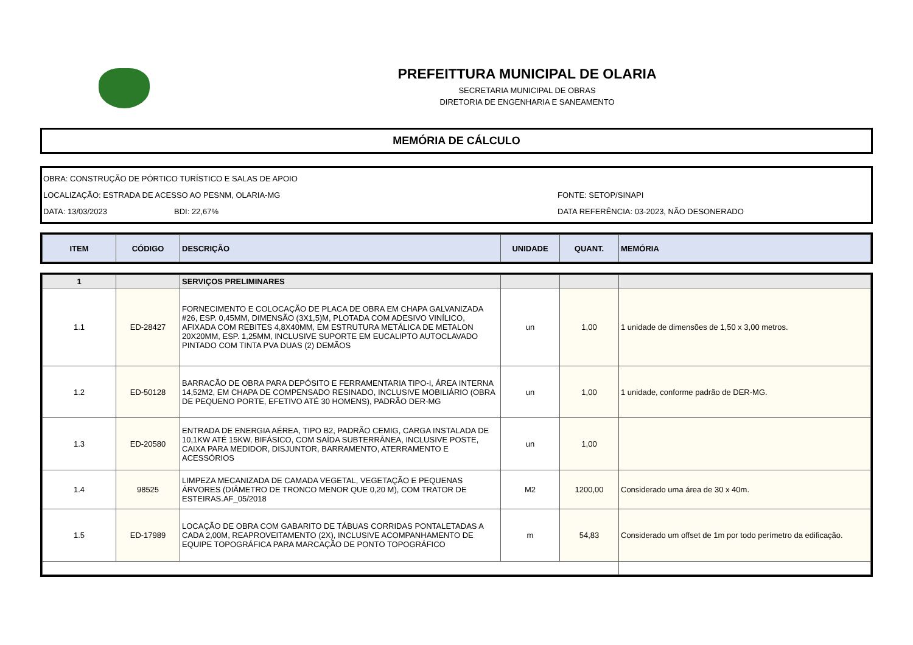PREFEITTURA MUNICIPAL DE OLARIA
SECRETARIA MUNICIPAL DE OBRAS
DIRETORIA DE ENGENHARIA E SANEAMENTO
MEMÓRIA DE CÁLCULO
OBRA: CONSTRUÇÃO DE PÓRTICO TURÍSTICO E SALAS DE APOIO
LOCALIZAÇÃO: ESTRADA DE ACESSO AO PESNM, OLARIA-MG FONTE: SETOP/SINAPI
DATA: 13/03/2023 BDI: 22,67% DATA REFERÊNCIA: 03-2023, NÃO DESONERADO
| ITEM | CÓDIGO | DESCRIÇÃO | UNIDADE | QUANT. | MEMÓRIA |
| --- | --- | --- | --- | --- | --- |
| 1 | | SERVIÇOS PRELIMINARES | | | |
| 1.1 | ED-28427 | FORNECIMENTO E COLOCAÇÃO DE PLACA DE OBRA EM CHAPA GALVANIZADA #26, ESP. 0,45MM, DIMENSÃO (3X1,5)M, PLOTADA COM ADESIVO VINÍLICO, AFIXADA COM REBITES 4,8X40MM, EM ESTRUTURA METÁLICA DE METALON 20X20MM, ESP. 1,25MM, INCLUSIVE SUPORTE EM EUCALIPTO AUTOCLAVADO PINTADO COM TINTA PVA DUAS (2) DEMÃOS | un | 1,00 | 1 unidade de dimensões de 1,50 x 3,00 metros. |
| 1.2 | ED-50128 | BARRACÃO DE OBRA PARA DEPÓSITO E FERRAMENTARIA TIPO-I, ÁREA INTERNA 14,52M2, EM CHAPA DE COMPENSADO RESINADO, INCLUSIVE MOBILIÁRIO (OBRA DE PEQUENO PORTE, EFETIVO ATÉ 30 HOMENS), PADRÃO DER-MG | un | 1,00 | 1 unidade, conforme padrão de DER-MG. |
| 1.3 | ED-20580 | ENTRADA DE ENERGIA AÉREA, TIPO B2, PADRÃO CEMIG, CARGA INSTALADA DE 10,1KW ATÉ 15KW, BIFÁSICO, COM SAÍDA SUBTERRÂNEA, INCLUSIVE POSTE, CAIXA PARA MEDIDOR, DISJUNTOR, BARRAMENTO, ATERRAMENTO E ACESSÓRIOS | un | 1,00 | |
| 1.4 | 98525 | LIMPEZA MECANIZADA DE CAMADA VEGETAL, VEGETAÇÃO E PEQUENAS ÁRVORES (DIÂMETRO DE TRONCO MENOR QUE 0,20 M), COM TRATOR DE ESTEIRAS.AF_05/2018 | M2 | 1200,00 | Considerado uma área de 30 x 40m. |
| 1.5 | ED-17989 | LOCAÇÃO DE OBRA COM GABARITO DE TÁBUAS CORRIDAS PONTALETADAS A CADA 2,00M, REAPROVEITAMENTO (2X), INCLUSIVE ACOMPANHAMENTO DE EQUIPE TOPOGRÁFICA PARA MARCAÇÃO DE PONTO TOPOGRÁFICO | m | 54,83 | Considerado um offset de 1m por todo perímetro da edificação. |